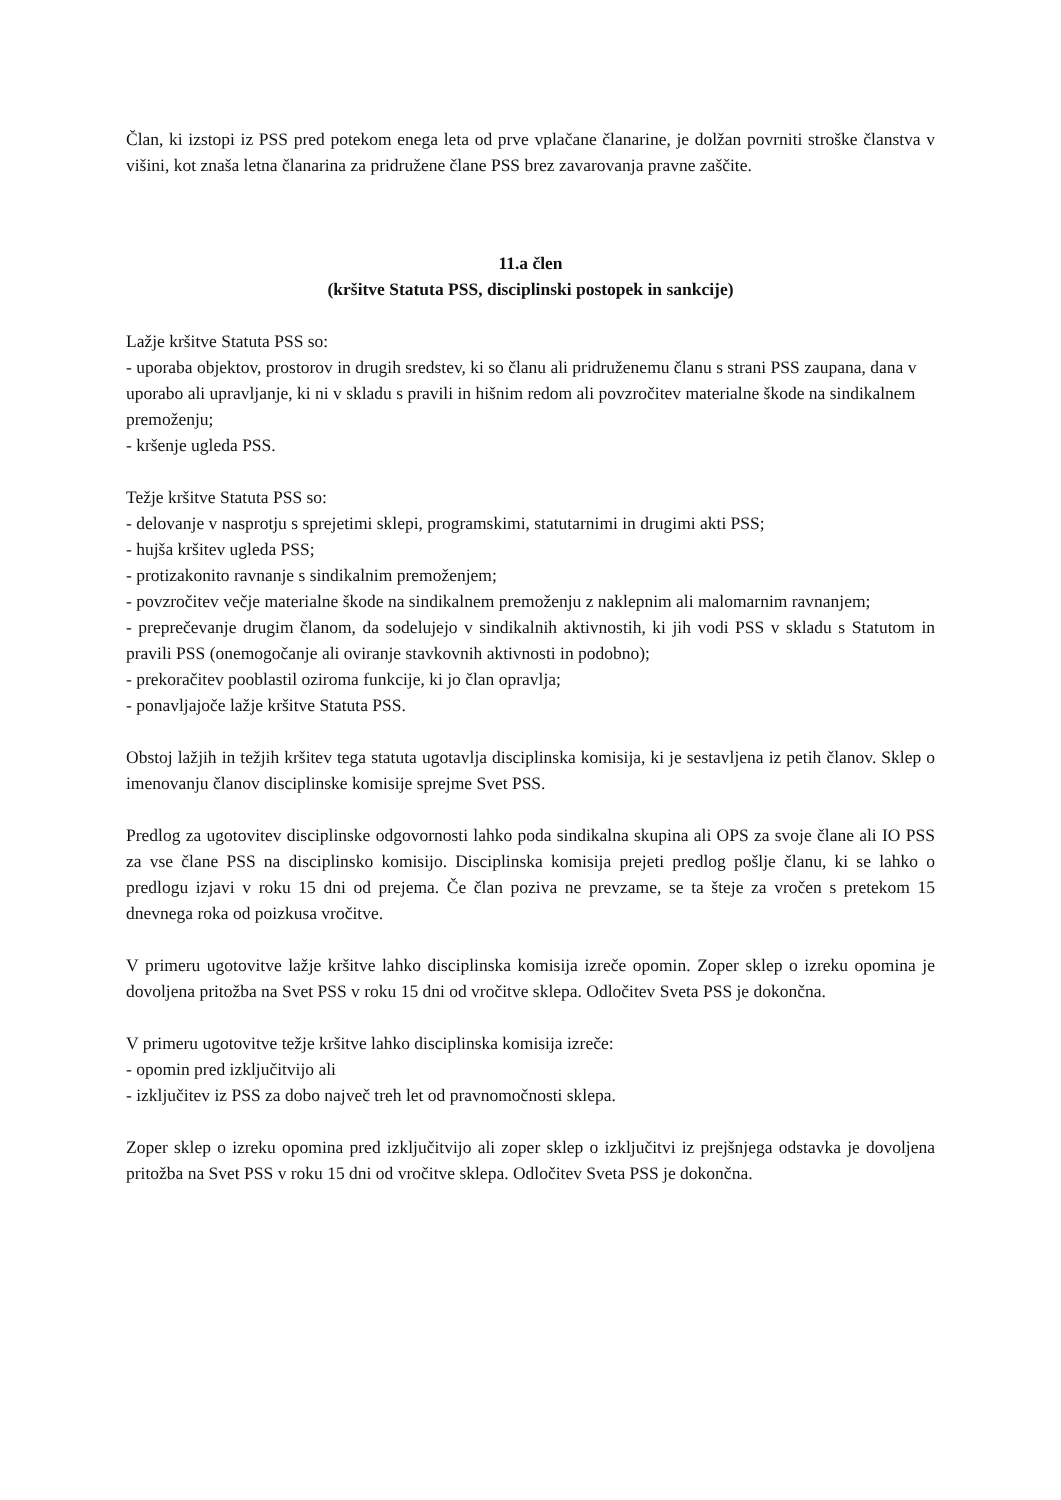Član, ki izstopi iz PSS pred potekom enega leta od prve vplačane članarine, je dolžan povrniti stroške članstva v višini, kot znaša letna članarina za pridružene člane PSS brez zavarovanja pravne zaščite.
11.a člen
(kršitve Statuta PSS, disciplinski postopek in sankcije)
Lažje kršitve Statuta PSS so:
- uporaba objektov, prostorov in drugih sredstev, ki so članu ali pridruženemu članu s strani PSS zaupana, dana v uporabo ali upravljanje, ki ni v skladu s pravili in hišnim redom ali povzročitev materialne škode na sindikalnem premoženju;
- kršenje ugleda PSS.
Težje kršitve Statuta PSS so:
- delovanje v nasprotju s sprejetimi sklepi, programskimi, statutarnimi in drugimi akti PSS;
- hujša kršitev ugleda PSS;
- protizakonito ravnanje s sindikalnim premoženjem;
- povzročitev večje materialne škode na sindikalnem premoženju z naklepnim ali malomarnim ravnanjem;
- preprečevanje drugim članom, da sodelujejo v sindikalnih aktivnostih, ki jih vodi PSS v skladu s Statutom in pravili PSS (onemogočanje ali oviranje stavkovnih aktivnosti in podobno);
- prekoračitev pooblastil oziroma funkcije, ki jo član opravlja;
- ponavljajoče lažje kršitve Statuta PSS.
Obstoj lažjih in težjih kršitev tega statuta ugotavlja disciplinska komisija, ki je sestavljena iz petih članov. Sklep o imenovanju članov disciplinske komisije sprejme Svet PSS.
Predlog za ugotovitev disciplinske odgovornosti lahko poda sindikalna skupina ali OPS za svoje člane ali IO PSS za vse člane PSS na disciplinsko komisijo. Disciplinska komisija prejeti predlog pošlje članu, ki se lahko o predlogu izjavi v roku 15 dni od prejema. Če član poziva ne prevzame, se ta šteje za vročen s pretekom 15 dnevnega roka od poizkusa vročitve.
V primeru ugotovitve lažje kršitve lahko disciplinska komisija izreče opomin. Zoper sklep o izreku opomina je dovoljena pritožba na Svet PSS v roku 15 dni od vročitve sklepa. Odločitev Sveta PSS je dokončna.
V primeru ugotovitve težje kršitve lahko disciplinska komisija izreče:
- opomin pred izključitvijo ali
- izključitev iz PSS za dobo največ treh let od pravnomočnosti sklepa.
Zoper sklep o izreku opomina pred izključitvijo ali zoper sklep o izključitvi iz prejšnjega odstavka je dovoljena pritožba na Svet PSS v roku 15 dni od vročitve sklepa. Odločitev Sveta PSS je dokončna.